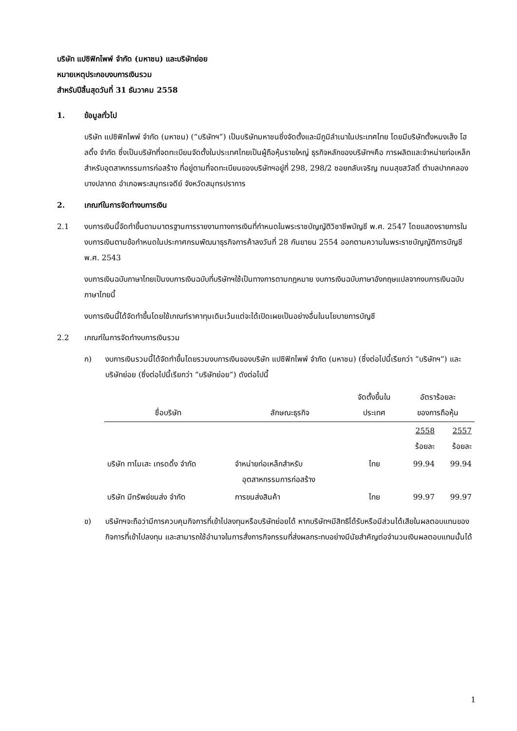บริษัท แปซิฟิกไพพ์ จำกัด (มหาชน) และบริษัทย่อย
หมายเหตุประกอบงบการเงินรวม
สำหรับปีสิ้นสุดวันที่ 31 ธันวาคม 2558
1. ข้อมูลทั่วไป
บริษัท แปซิฟิกไพพ์ จำกัด (มหาชน) (“บริษัทฯ”) เป็นบริษัทมหาชนซึ่งจัดตั้งและมีภูมิลำเนาในประเทศไทย โดยมีบริษัทตั้งหมงเส็ง โฮลดิ้ง จำกัด ซึ่งเป็นบริษัทที่จดทะเบียนจัดตั้งในประเทศไทยเป็นผู้ถือหุ้นรายใหญ่ ธุรกิจหลักของบริษัทฯคือ การผลิตและจำหน่ายท่อเหล็กสำหรับอุตสาหกรรมการก่อสร้าง ที่อยู่ตามที่จดทะเบียนของบริษัทฯอยู่ที่ 298, 298/2 ซอยกลับเจริญ ถนนสุขสวัสดิ์ ตำบลปากคลองบางปลากด อำเภอพระสมุทรเจดีย์ จังหวัดสมุทรปราการ
2. เกณฑ์ในการจัดทำงบการเงิน
2.1 งบการเงินนี้จัดทำขึ้นตามมาตรฐานการรายงานทางการเงินที่กำหนดในพระราชบัญญัติวิชาชีพบัญชี พ.ศ. 2547 โดยแสดงรายการในงบการเงินตามข้อกำหนดในประกาศกรมพัฒนาธุรกิจการค้าลงวันที่ 28 กันยายน 2554 ออกตามความในพระราชบัญญัติการบัญชี พ.ศ. 2543
งบการเงินฉบับภาษาไทยเป็นงบการเงินฉบับที่บริษัทฯใช้เป็นทางการตามกฎหมาย งบการเงินฉบับภาษาอังกฤษแปลจากงบการเงินฉบับภาษาไทยนี้
งบการเงินนี้ได้จัดทำขึ้นโดยใช้เกณฑ์ราคาทุนเดิมเว้นแต่จะได้เปิดเผยเป็นอย่างอื่นในนโยบายการบัญชี
2.2 เกณฑ์ในการจัดทำงบการเงินรวม
ก) งบการเงินรวมนี้ได้จัดทำขึ้นโดยรวมงบการเงินของบริษัท แปซิฟิกไพพ์ จำกัด (มหาชน) (ซึ่งต่อไปนี้เรียกว่า “บริษัทฯ”) และบริษัทย่อย (ซึ่งต่อไปนี้เรียกว่า “บริษัทย่อย”) ดังต่อไปนี้
| ชื่อบริษัท | ลักษณะธุรกิจ | จัดตั้งขึ้นใน ประเทศ | อัตราร้อยละ ของการถือหุ้น | |
| --- | --- | --- | --- | --- |
| | | | 2558 ร้อยละ | 2557 ร้อยละ |
| บริษัท ทาโมเสะ เทรดดิ้ง จำกัด | จำหน่ายท่อเหล็กสำหรับ อุตสาหกรรมการก่อสร้าง | ไทย | 99.94 | 99.94 |
| บริษัท มีทรัพย์ขนส่ง จำกัด | การขนส่งสินค้า | ไทย | 99.97 | 99.97 |
ข) บริษัทฯจะถือว่ามีการควบคุมกิจการที่เข้าไปลงทุนหรือบริษัทย่อยได้ หากบริษัทฯมีสิทธิได้รับหรือมีส่วนได้เสียในผลตอบแทนของกิจการที่เข้าไปลงทุน และสามารถใช้อำนาจในการสั่งการกิจกรรมที่ส่งผลกระทบอย่างมีนัยสำคัญต่อจำนวนเงินผลตอบแทนนั้นได้
1